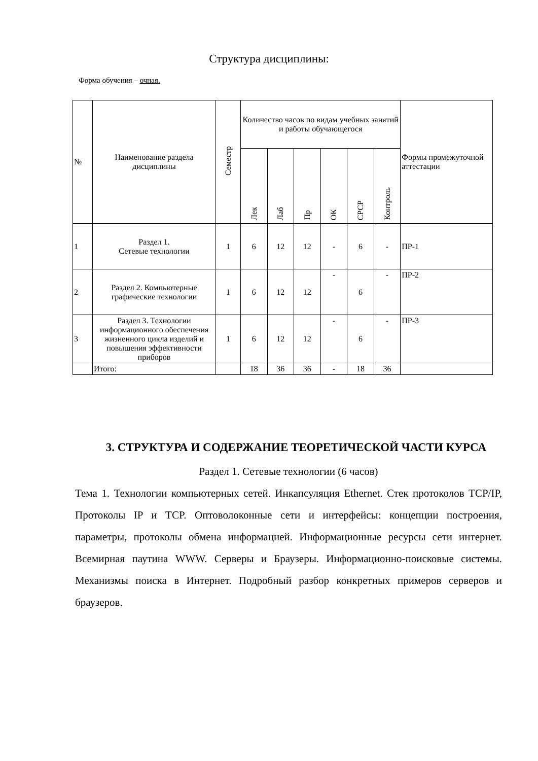Структура дисциплины:
Форма обучения – очная.
| № | Наименование раздела дисциплины | Семестр | Количество часов по видам учебных занятий и работы обучающегося | | | | | | Формы промежуточной аттестации |
| --- | --- | --- | --- | --- | --- | --- | --- | --- | --- |
| | | | Лек | Лаб | Пр | ОК | СРСР | Контроль | |
| 1 | Раздел 1. Сетевые технологии | 1 | 6 | 12 | 12 | - | 6 | - | ПР-1 |
| 2 | Раздел 2. Компьютерные графические технологии | 1 | 6 | 12 | 12 | - | 6 | - | ПР-2 |
| 3 | Раздел 3. Технологии информационного обеспечения жизненного цикла изделий и повышения эффективности приборов | 1 | 6 | 12 | 12 | - | 6 | - | ПР-3 |
| | Итого: | | 18 | 36 | 36 | - | 18 | 36 | |
3. СТРУКТУРА И СОДЕРЖАНИЕ ТЕОРЕТИЧЕСКОЙ ЧАСТИ КУРСА
Раздел 1. Сетевые технологии (6 часов)
Тема 1. Технологии компьютерных сетей. Инкапсуляция Ethernet. Стек протоколов TCP/IP, Протоколы IP и TCP. Оптоволоконные сети и интерфейсы: концепции построения, параметры, протоколы обмена информацией. Информационные ресурсы сети интернет. Всемирная паутина WWW. Серверы и Браузеры. Информационно-поисковые системы. Механизмы поиска в Интернет. Подробный разбор конкретных примеров серверов и браузеров.